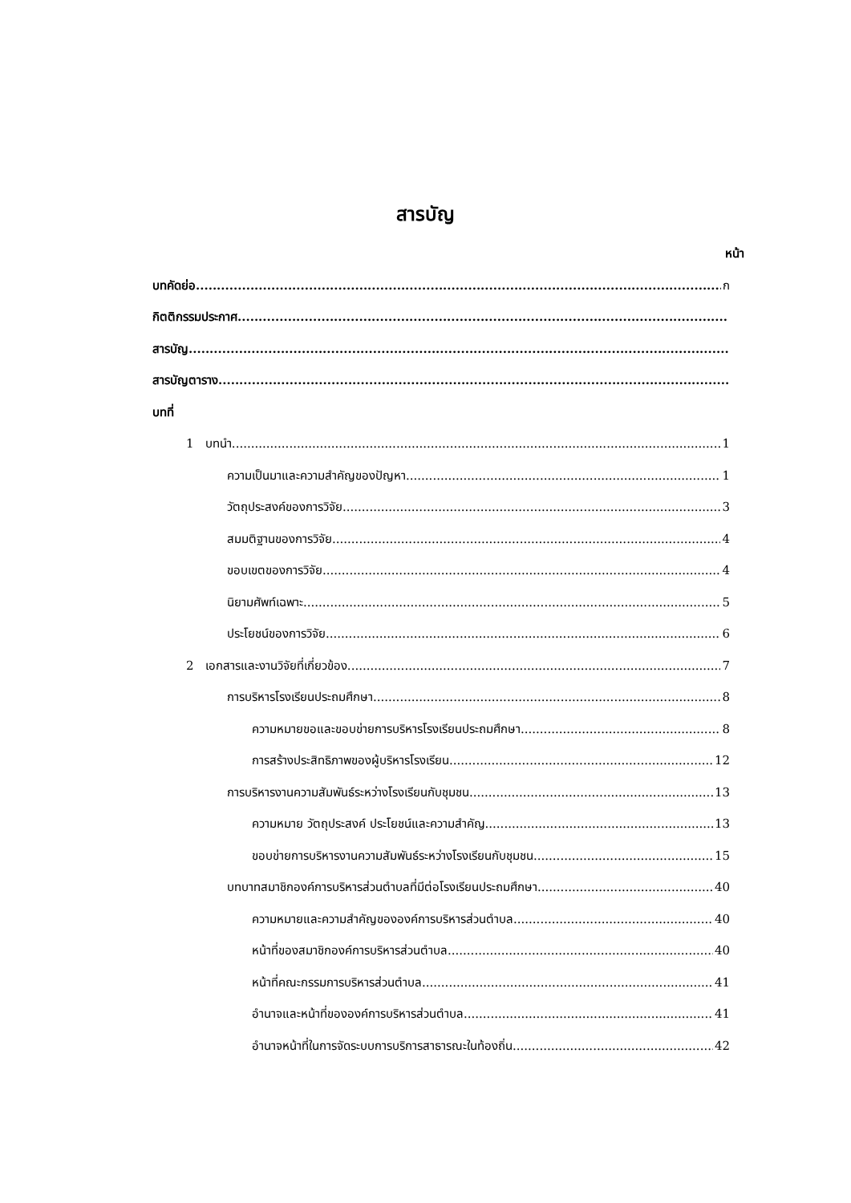สารบัญ
หน้า
บทคัดย่อ ก
กิตติกรรมประกาศ
สารบัญ
สารบัญตาราง
บทที่
1 บทนำ 1
ความเป็นมาและความสำคัญของปัญหา 1
วัตถุประสงค์ของการวิจัย 3
สมมติฐานของการวิจัย 4
ขอบเขตของการวิจัย 4
นิยามศัพท์เฉพาะ 5
ประโยชน์ของการวิจัย 6
2 เอกสารและงานวิจัยที่เกี่ยวข้อง 7
การบริหารโรงเรียนประถมศึกษา 8
ความหมายขอและขอบข่ายการบริหารโรงเรียนประถมศึกษา 8
การสร้างประสิทธิภาพของผู้บริหารโรงเรียน 12
การบริหารงานความสัมพันธ์ระหว่างโรงเรียนกับชุมชน 13
ความหมาย วัตถุประสงค์ ประโยชน์และความสำคัญ 13
ขอบข่ายการบริหารงานความสัมพันธ์ระหว่างโรงเรียนกับชุมชน 15
บทบาทสมาชิกองค์การบริหารส่วนตำบลที่มีต่อโรงเรียนประถมศึกษา 40
ความหมายและความสำคัญขององค์การบริหารส่วนตำบล 40
หน้าที่ของสมาชิกองค์การบริหารส่วนตำบล 40
หน้าที่คณะกรรมการบริหารส่วนตำบล 41
อำนาจและหน้าที่ขององค์การบริหารส่วนตำบล 41
อำนาจหน้าที่ในการจัดระบบการบริการสาธารณะในท้องถิ่น 42